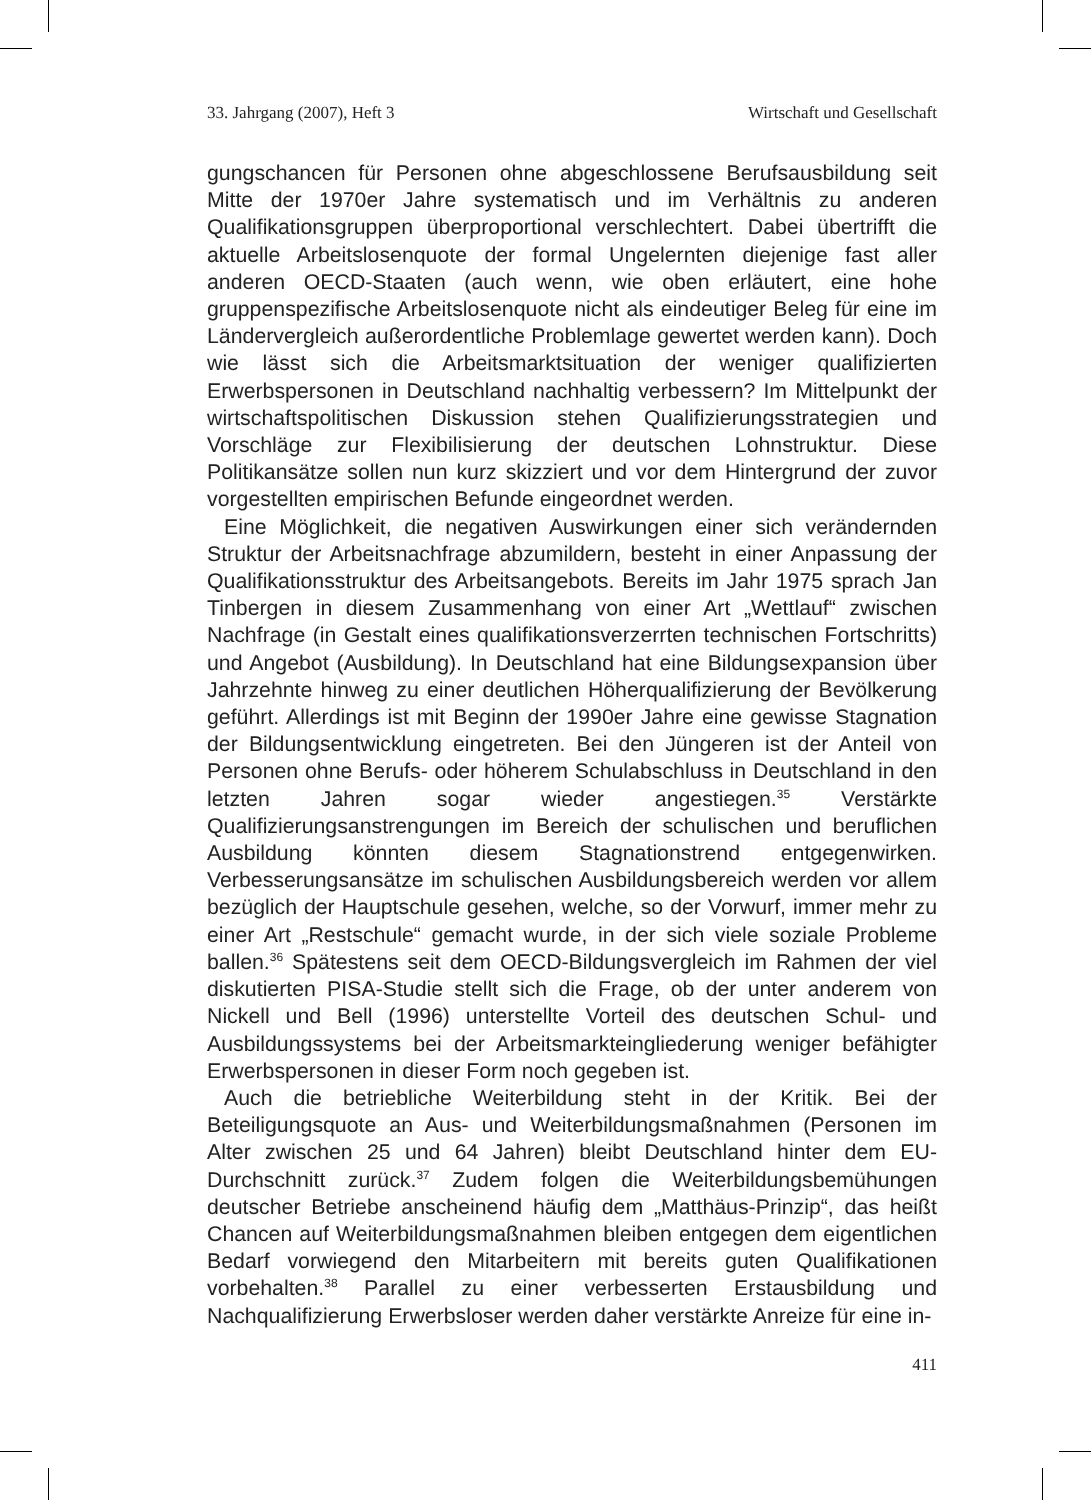33. Jahrgang (2007), Heft 3 Wirtschaft und Gesellschaft
gungschancen für Personen ohne abgeschlossene Berufsausbildung seit Mitte der 1970er Jahre systematisch und im Verhältnis zu anderen Qualifikationsgruppen überproportional verschlechtert. Dabei übertrifft die aktuelle Arbeitslosenquote der formal Ungelernten diejenige fast aller anderen OECD-Staaten (auch wenn, wie oben erläutert, eine hohe gruppenspezifische Arbeitslosenquote nicht als eindeutiger Beleg für eine im Ländervergleich außerordentliche Problemlage gewertet werden kann). Doch wie lässt sich die Arbeitsmarktsituation der weniger qualifizierten Erwerbspersonen in Deutschland nachhaltig verbessern? Im Mittelpunkt der wirtschaftspolitischen Diskussion stehen Qualifizierungsstrategien und Vorschläge zur Flexibilisierung der deutschen Lohnstruktur. Diese Politikansätze sollen nun kurz skizziert und vor dem Hintergrund der zuvor vorgestellten empirischen Befunde eingeordnet werden.
Eine Möglichkeit, die negativen Auswirkungen einer sich verändernden Struktur der Arbeitsnachfrage abzumildern, besteht in einer Anpassung der Qualifikationsstruktur des Arbeitsangebots. Bereits im Jahr 1975 sprach Jan Tinbergen in diesem Zusammenhang von einer Art „Wettlauf“ zwischen Nachfrage (in Gestalt eines qualifikationsverzerrten technischen Fortschritts) und Angebot (Ausbildung). In Deutschland hat eine Bildungsexpansion über Jahrzehnte hinweg zu einer deutlichen Höherqualifizierung der Bevölkerung geführt. Allerdings ist mit Beginn der 1990er Jahre eine gewisse Stagnation der Bildungsentwicklung eingetreten. Bei den Jüngeren ist der Anteil von Personen ohne Berufs- oder höherem Schulabschluss in Deutschland in den letzten Jahren sogar wieder angestiegen.<sup>35</sup> Verstärkte Qualifizierungsanstrengungen im Bereich der schulischen und beruflichen Ausbildung könnten diesem Stagnationstrend entgegenwirken. Verbesserungsansätze im schulischen Ausbildungsbereich werden vor allem bezüglich der Hauptschule gesehen, welche, so der Vorwurf, immer mehr zu einer Art „Restschule“ gemacht wurde, in der sich viele soziale Probleme ballen.<sup>36</sup> Spätestens seit dem OECD-Bildungsvergleich im Rahmen der viel diskutierten PISA-Studie stellt sich die Frage, ob der unter anderem von Nickell und Bell (1996) unterstellte Vorteil des deutschen Schul- und Ausbildungssystems bei der Arbeitsmarkteingliederung weniger befähigter Erwerbspersonen in dieser Form noch gegeben ist.
Auch die betriebliche Weiterbildung steht in der Kritik. Bei der Beteiligungsquote an Aus- und Weiterbildungsmaßnahmen (Personen im Alter zwischen 25 und 64 Jahren) bleibt Deutschland hinter dem EU-Durchschnitt zurück.<sup>37</sup> Zudem folgen die Weiterbildungsbemühungen deutscher Betriebe anscheinend häufig dem „Matthäus-Prinzip“, das heißt Chancen auf Weiterbildungsmaßnahmen bleiben entgegen dem eigentlichen Bedarf vorwiegend den Mitarbeitern mit bereits guten Qualifikationen vorbehalten.<sup>38</sup> Parallel zu einer verbesserten Erstausbildung und Nachqualifizierung Erwerbsloser werden daher verstärkte Anreize für eine in-
411